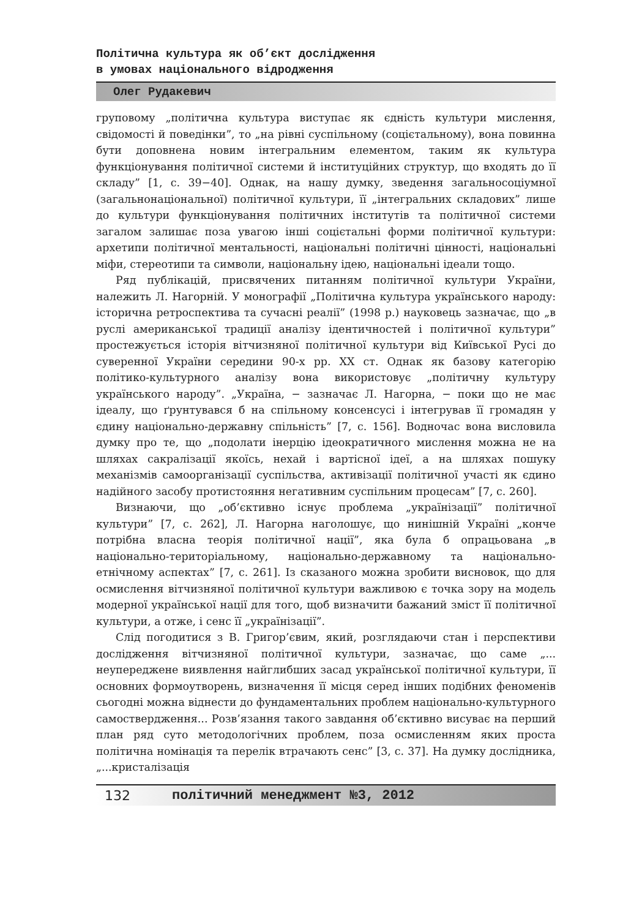Політична культура як об’єкт дослідження
в умовах національного відродження
Олег Рудакевич
груповому „політична культура виступає як єдність культури мислення, свідомості й поведінки”, то „на рівні суспільному (соцієтальному), вона повинна бути доповнена новим інтегральним елементом, таким як культура функціонування політичної системи й інституційних структур, що входять до її складу” [1, с. 39−40]. Однак, на нашу думку, зведення загальносоціумної (загальнонаціональної) політичної культури, її „інтегральних складових” лише до культури функціонування політичних інститутів та політичної системи загалом залишає поза увагою інші соцієтальні форми політичної культури: архетипи політичної ментальності, національні політичні цінності, національні міфи, стереотипи та символи, національну ідею, національні ідеали тощо.
Ряд публікацій, присвячених питанням політичної культури України, належить Л. Нагорній. У монографії „Політична культура українського народу: історична ретроспектива та сучасні реалії” (1998 р.) науковець зазначає, що „в руслі американської традиції аналізу ідентичностей і політичної культури” простежується історія вітчизняної політичної культури від Київської Русі до суверенної України середини 90-х рр. XX ст. Однак як базову категорію політико-культурного аналізу вона використовує „політичну культуру українського народу”. „Україна, − зазначає Л. Нагорна, − поки що не має ідеалу, що ґрунтувався б на спільному консенсусі і інтегрував її громадян у єдину національно-державну спільність” [7, с. 156]. Водночас вона висловила думку про те, що „подолати інерцію ідеократичного мислення можна не на шляхах сакралізації якоїсь, нехай і вартісної ідеї, а на шляхах пошуку механізмів самоорганізації суспільства, активізації політичної участі як єдино надійного засобу протистояння негативним суспільним процесам” [7, с. 260].
Визнаючи, що „об’єктивно існує проблема „українізації” політичної культури” [7, с. 262], Л. Нагорна наголошує, що нинішній Україні „конче потрібна власна теорія політичної нації”, яка була б опрацьована „в національно-територіальному, національно-державному та національно-етнічному аспектах” [7, с. 261]. Із сказаного можна зробити висновок, що для осмислення вітчизняної політичної культури важливою є точка зору на модель модерної української нації для того, щоб визначити бажаний зміст її політичної культури, а отже, і сенс її „українізації”.
Слід погодитися з В. Григор’євим, який, розглядаючи стан і перспективи дослідження вітчизняної політичної культури, зазначає, що саме „... неупереджене виявлення найглибших засад української політичної культури, її основних формоутворень, визначення її місця серед інших подібних феноменів сьогодні можна віднести до фундаментальних проблем національно-культурного самоствердження... Розв’язання такого завдання об’єктивно висуває на перший план ряд суто методологічних проблем, поза осмисленням яких проста політична номінація та перелік втрачають сенс” [3, с. 37]. На думку дослідника, „...кристалізація
132 політичний менеджмент №3, 2012